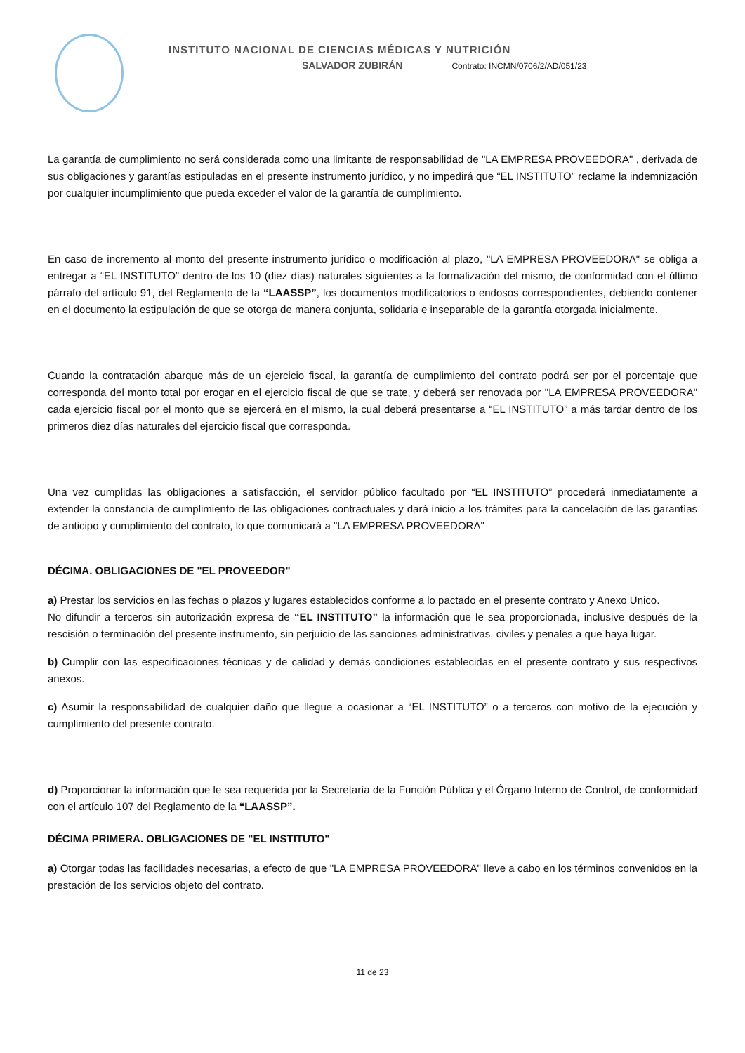INSTITUTO NACIONAL DE CIENCIAS MÉDICAS Y NUTRICIÓN
SALVADOR ZUBIRÁN Contrato: INCMN/0706/2/AD/051/23
La garantía de cumplimiento no será considerada como una limitante de responsabilidad de "LA EMPRESA PROVEEDORA" , derivada de sus obligaciones y garantías estipuladas en el presente instrumento jurídico, y no impedirá que “EL INSTITUTO” reclame la indemnización por cualquier incumplimiento que pueda exceder el valor de la garantía de cumplimiento.
En caso de incremento al monto del presente instrumento jurídico o modificación al plazo, "LA EMPRESA PROVEEDORA" se obliga a entregar a “EL INSTITUTO” dentro de los 10 (diez días) naturales siguientes a la formalización del mismo, de conformidad con el último párrafo del artículo 91, del Reglamento de la “LAASSP”, los documentos modificatorios o endosos correspondientes, debiendo contener en el documento la estipulación de que se otorga de manera conjunta, solidaria e inseparable de la garantía otorgada inicialmente.
Cuando la contratación abarque más de un ejercicio fiscal, la garantía de cumplimiento del contrato podrá ser por el porcentaje que corresponda del monto total por erogar en el ejercicio fiscal de que se trate, y deberá ser renovada por "LA EMPRESA PROVEEDORA" cada ejercicio fiscal por el monto que se ejercerá en el mismo, la cual deberá presentarse a “EL INSTITUTO” a más tardar dentro de los primeros diez días naturales del ejercicio fiscal que corresponda.
Una vez cumplidas las obligaciones a satisfacción, el servidor público facultado por “EL INSTITUTO” procederá inmediatamente a extender la constancia de cumplimiento de las obligaciones contractuales y dará inicio a los trámites para la cancelación de las garantías de anticipo y cumplimiento del contrato, lo que comunicará a "LA EMPRESA PROVEEDORA"
DÉCIMA. OBLIGACIONES DE "EL PROVEEDOR"
a) Prestar los servicios en las fechas o plazos y lugares establecidos conforme a lo pactado en el presente contrato y Anexo Unico.
No difundir a terceros sin autorización expresa de “EL INSTITUTO” la información que le sea proporcionada, inclusive después de la rescisión o terminación del presente instrumento, sin perjuicio de las sanciones administrativas, civiles y penales a que haya lugar.
b) Cumplir con las especificaciones técnicas y de calidad y demás condiciones establecidas en el presente contrato y sus respectivos anexos.
c) Asumir la responsabilidad de cualquier daño que llegue a ocasionar a “EL INSTITUTO” o a terceros con motivo de la ejecución y cumplimiento del presente contrato.
d) Proporcionar la información que le sea requerida por la Secretaría de la Función Pública y el Órgano Interno de Control, de conformidad con el artículo 107 del Reglamento de la “LAASSP”.
DÉCIMA PRIMERA. OBLIGACIONES DE "EL INSTITUTO"
a) Otorgar todas las facilidades necesarias, a efecto de que "LA EMPRESA PROVEEDORA" lleve a cabo en los términos convenidos en la prestación de los servicios objeto del contrato.
11 de 23